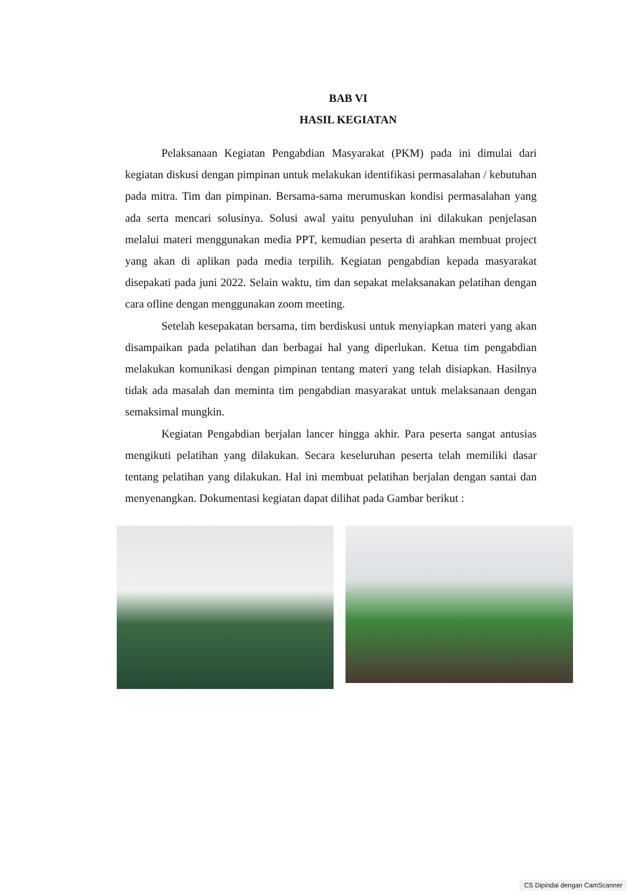BAB VI
HASIL KEGIATAN
Pelaksanaan Kegiatan Pengabdian Masyarakat (PKM) pada ini dimulai dari kegiatan diskusi dengan pimpinan untuk melakukan identifikasi permasalahan / kebutuhan pada mitra. Tim dan pimpinan. Bersama-sama merumuskan kondisi permasalahan yang ada serta mencari solusinya. Solusi awal yaitu penyuluhan ini dilakukan penjelasan melalui materi menggunakan media PPT, kemudian peserta di arahkan membuat project yang akan di aplikan pada media terpilih. Kegiatan pengabdian kepada masyarakat disepakati pada juni 2022. Selain waktu, tim dan sepakat melaksanakan pelatihan dengan cara ofline dengan menggunakan zoom meeting.
Setelah kesepakatan bersama, tim berdiskusi untuk menyiapkan materi yang akan disampaikan pada pelatihan dan berbagai hal yang diperlukan. Ketua tim pengabdian melakukan komunikasi dengan pimpinan tentang materi yang telah disiapkan. Hasilnya tidak ada masalah dan meminta tim pengabdian masyarakat untuk melaksanaan dengan semaksimal mungkin.
Kegiatan Pengabdian berjalan lancer hingga akhir. Para peserta sangat antusias mengikuti pelatihan yang dilakukan. Secara keseluruhan peserta telah memiliki dasar tentang pelatihan yang dilakukan. Hal ini membuat pelatihan berjalan dengan santai dan menyenangkan. Dokumentasi kegiatan dapat dilihat pada Gambar berikut :
CS Dipindai dengan CamScanner